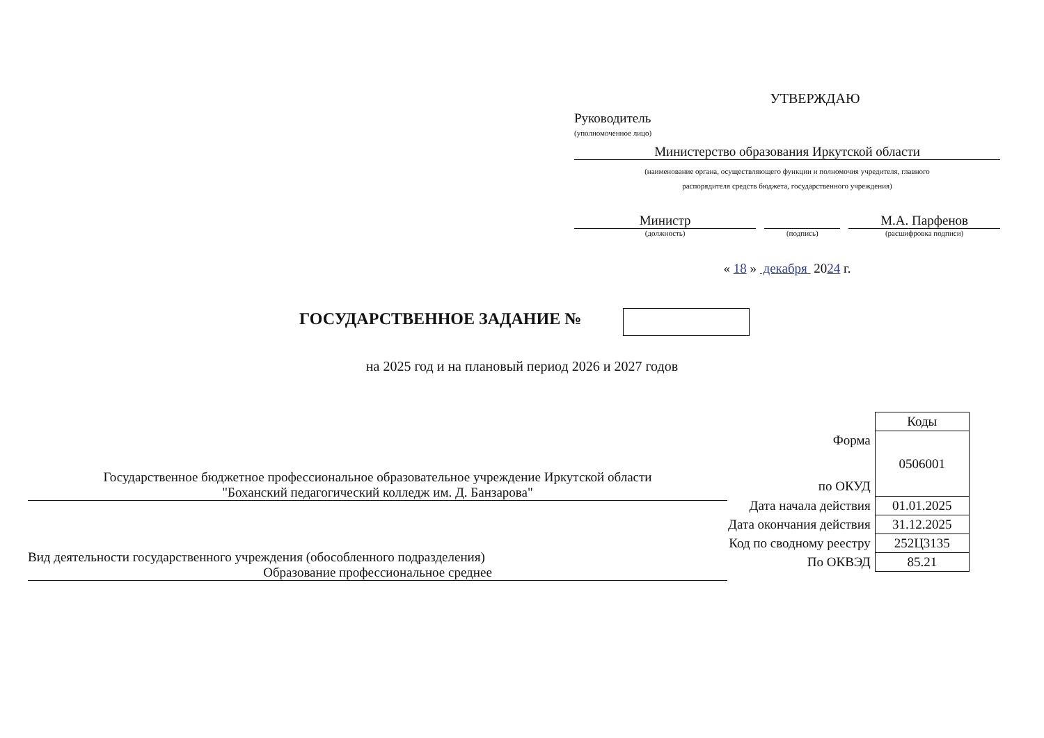УТВЕРЖДАЮ
Руководитель
(уполномоченное лицо)
Министерство образования Иркутской области
(наименование органа, осуществляющего функции и полномочия учредителя, главного
распорядителя средств бюджета, государственного учреждения)
Министр
(должность)
(подпись)
М.А. Парфенов
(расшифровка подписи)
« 18 » декабря 2024 г.
ГОСУДАРСТВЕННОЕ ЗАДАНИЕ №
на 2025 год и на плановый период 2026 и 2027 годов
Государственное бюджетное профессиональное образовательное учреждение Иркутской области
"Боханский педагогический колледж им. Д. Банзарова"
Вид деятельности государственного учреждения (обособленного подразделения)
Образование профессиональное среднее
| | Коды |
| Форма по ОКУД | 0506001 |
| Дата начала действия | 01.01.2025 |
| Дата окончания действия | 31.12.2025 |
| Код по сводному реестру | 252Ц3135 |
| По ОКВЭД | 85.21 |